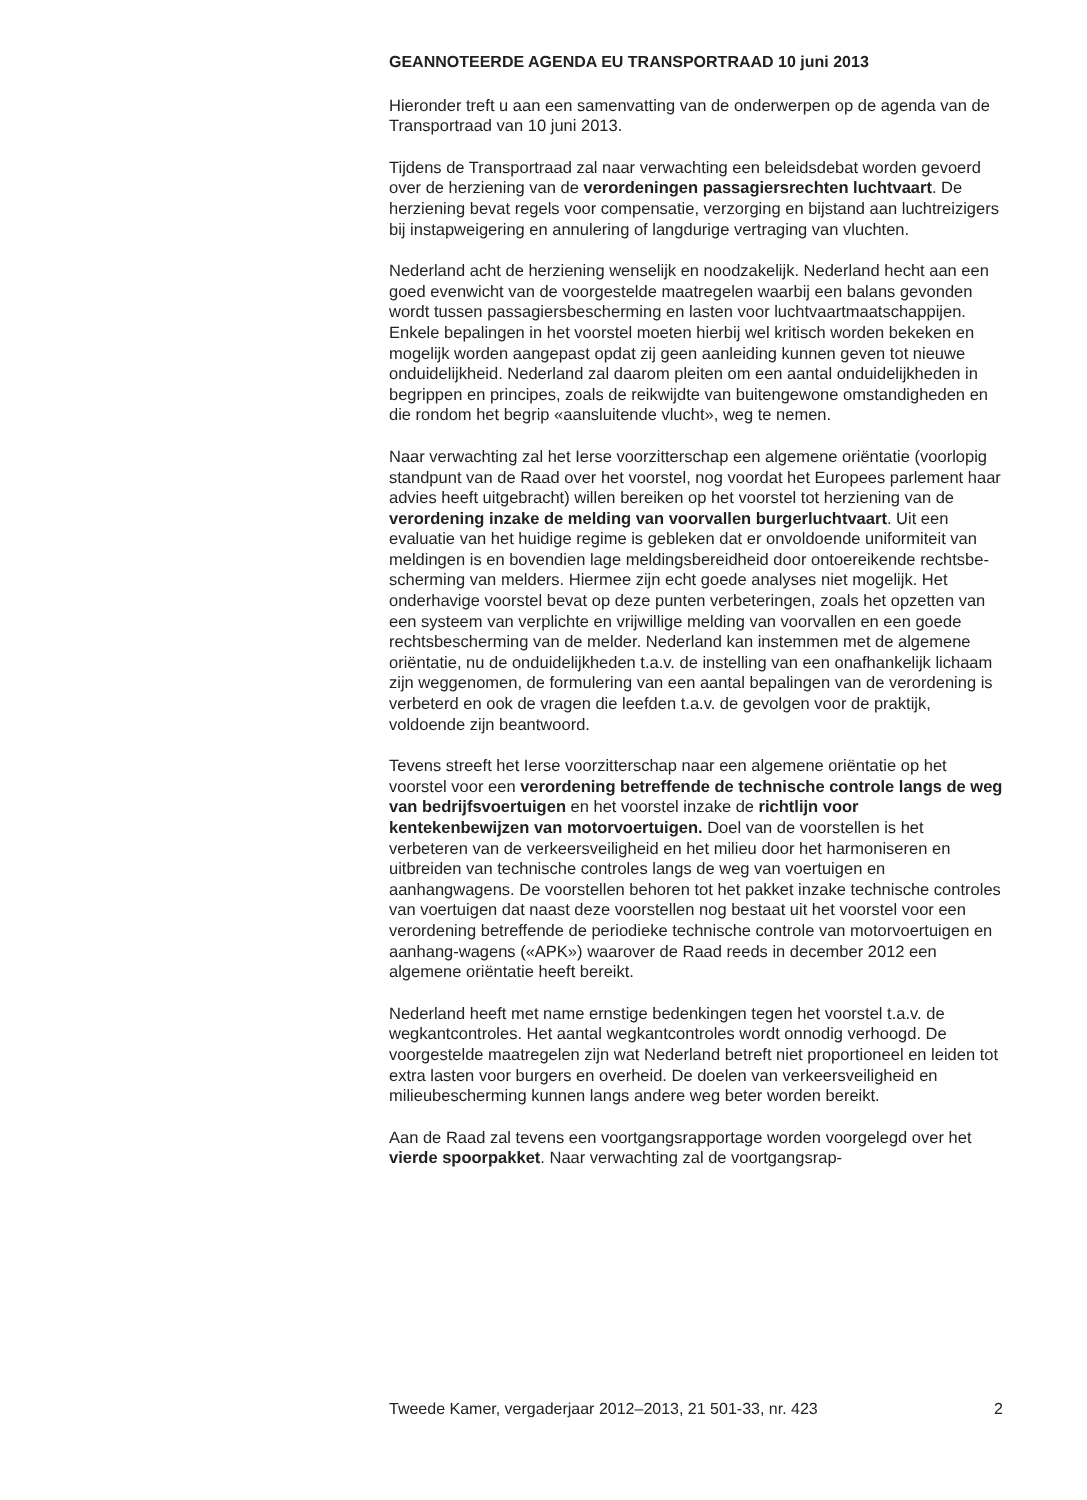GEANNOTEERDE AGENDA EU TRANSPORTRAAD 10 juni 2013
Hieronder treft u aan een samenvatting van de onderwerpen op de agenda van de Transportraad van 10 juni 2013.
Tijdens de Transportraad zal naar verwachting een beleidsdebat worden gevoerd over de herziening van de verordeningen passagiersrechten luchtvaart. De herziening bevat regels voor compensatie, verzorging en bijstand aan luchtreizigers bij instapweigering en annulering of langdurige vertraging van vluchten.
Nederland acht de herziening wenselijk en noodzakelijk. Nederland hecht aan een goed evenwicht van de voorgestelde maatregelen waarbij een balans gevonden wordt tussen passagiersbescherming en lasten voor luchtvaartmaatschappijen. Enkele bepalingen in het voorstel moeten hierbij wel kritisch worden bekeken en mogelijk worden aangepast opdat zij geen aanleiding kunnen geven tot nieuwe onduidelijkheid. Nederland zal daarom pleiten om een aantal onduidelijkheden in begrippen en principes, zoals de reikwijdte van buitengewone omstandigheden en die rondom het begrip «aansluitende vlucht», weg te nemen.
Naar verwachting zal het Ierse voorzitterschap een algemene oriëntatie (voorlopig standpunt van de Raad over het voorstel, nog voordat het Europees parlement haar advies heeft uitgebracht) willen bereiken op het voorstel tot herziening van de verordening inzake de melding van voorvallen burgerluchtvaart. Uit een evaluatie van het huidige regime is gebleken dat er onvoldoende uniformiteit van meldingen is en bovendien lage meldingsbereidheid door ontoereikende rechtsbe-scherming van melders. Hiermee zijn echt goede analyses niet mogelijk. Het onderhavige voorstel bevat op deze punten verbeteringen, zoals het opzetten van een systeem van verplichte en vrijwillige melding van voorvallen en een goede rechtsbescherming van de melder. Nederland kan instemmen met de algemene oriëntatie, nu de onduidelijkheden t.a.v. de instelling van een onafhankelijk lichaam zijn weggenomen, de formulering van een aantal bepalingen van de verordening is verbeterd en ook de vragen die leefden t.a.v. de gevolgen voor de praktijk, voldoende zijn beantwoord.
Tevens streeft het Ierse voorzitterschap naar een algemene oriëntatie op het voorstel voor een verordening betreffende de technische controle langs de weg van bedrijfsvoertuigen en het voorstel inzake de richtlijn voor kentekenbewijzen van motorvoertuigen. Doel van de voorstellen is het verbeteren van de verkeersveiligheid en het milieu door het harmoniseren en uitbreiden van technische controles langs de weg van voertuigen en aanhangwagens. De voorstellen behoren tot het pakket inzake technische controles van voertuigen dat naast deze voorstellen nog bestaat uit het voorstel voor een verordening betreffende de periodieke technische controle van motorvoertuigen en aanhang-wagens («APK») waarover de Raad reeds in december 2012 een algemene oriëntatie heeft bereikt.
Nederland heeft met name ernstige bedenkingen tegen het voorstel t.a.v. de wegkantcontroles. Het aantal wegkantcontroles wordt onnodig verhoogd. De voorgestelde maatregelen zijn wat Nederland betreft niet proportioneel en leiden tot extra lasten voor burgers en overheid. De doelen van verkeersveiligheid en milieubescherming kunnen langs andere weg beter worden bereikt.
Aan de Raad zal tevens een voortgangsrapportage worden voorgelegd over het vierde spoorpakket. Naar verwachting zal de voortgangsrap-
Tweede Kamer, vergaderjaar 2012–2013, 21 501-33, nr. 423 2